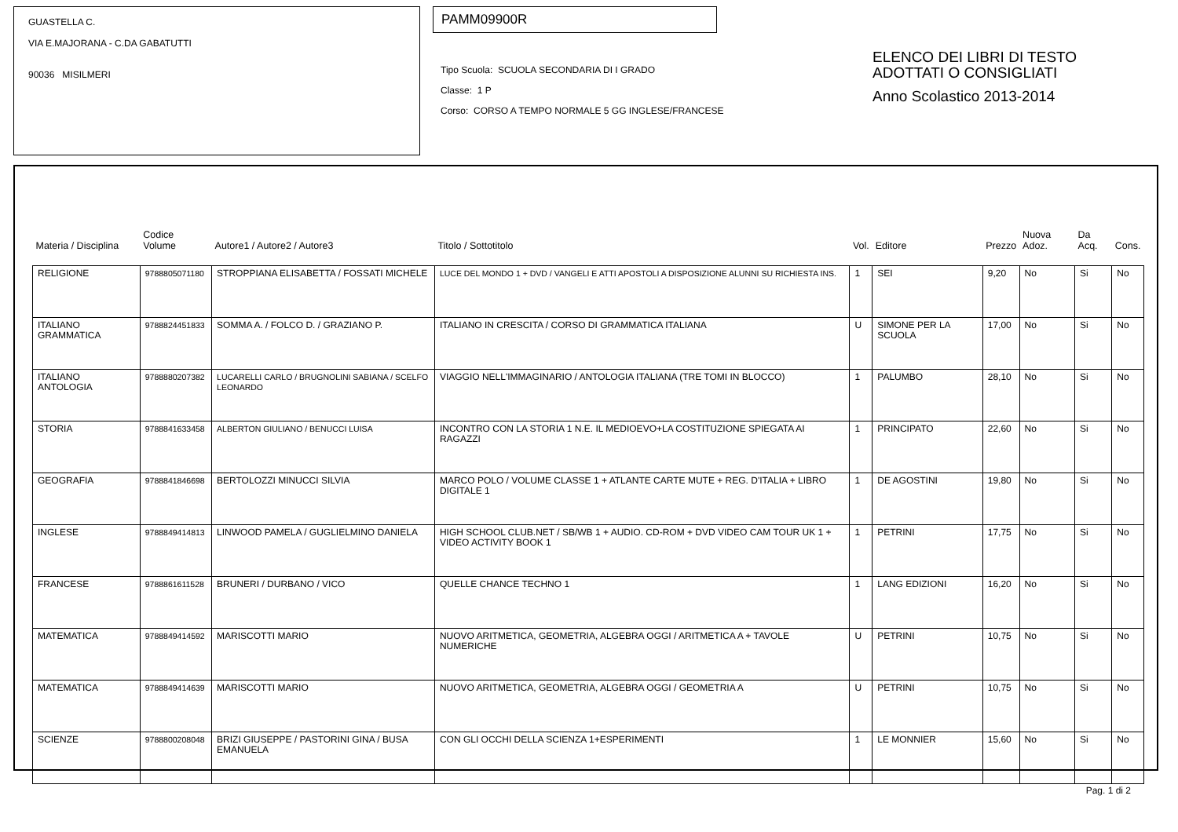GUASTELLA C.
VIA E.MAJORANA - C.DA GABATUTTI
90036 MISILMERI
PAMM09900R
Tipo Scuola: SCUOLA SECONDARIA DI I GRADO
Classe: 1 P
Corso: CORSO A TEMPO NORMALE 5 GG INGLESE/FRANCESE
ELENCO DEI LIBRI DI TESTO
ADOTTATI O CONSIGLIATI
Anno Scolastico 2013-2014
| Materia / Disciplina | Codice Volume | Autore1 / Autore2 / Autore3 | Titolo / Sottotitolo | Vol. | Editore | Prezzo | Nuova Adoz. | Da Acq. | Cons. |
| --- | --- | --- | --- | --- | --- | --- | --- | --- | --- |
| RELIGIONE | 9788805071180 | STROPPIANA ELISABETTA / FOSSATI MICHELE | LUCE DEL MONDO 1 + DVD / VANGELI E ATTI APOSTOLI A DISPOSIZIONE ALUNNI SU RICHIESTA INS. | 1 | SEI | 9,20 | No | Si | No |
| ITALIANO GRAMMATICA | 9788824451833 | SOMMA A. / FOLCO D. / GRAZIANO P. | ITALIANO IN CRESCITA / CORSO DI GRAMMATICA ITALIANA | U | SIMONE PER LA SCUOLA | 17,00 | No | Si | No |
| ITALIANO ANTOLOGIA | 9788880207382 | LUCARELLI CARLO / BRUGNOLINI SABIANA / SCELFO LEONARDO | VIAGGIO NELL'IMMAGINARIO / ANTOLOGIA ITALIANA (TRE TOMI IN BLOCCO) | 1 | PALUMBO | 28,10 | No | Si | No |
| STORIA | 9788841633458 | ALBERTON GIULIANO / BENUCCI LUISA | INCONTRO CON LA STORIA 1 N.E. IL MEDIOEVO+LA COSTITUZIONE SPIEGATA AI RAGAZZI | 1 | PRINCIPATO | 22,60 | No | Si | No |
| GEOGRAFIA | 9788841846698 | BERTOLOZZI MINUCCI SILVIA | MARCO POLO / VOLUME CLASSE 1 + ATLANTE CARTE MUTE + REG. D'ITALIA + LIBRO DIGITALE 1 | 1 | DE AGOSTINI | 19,80 | No | Si | No |
| INGLESE | 9788849414813 | LINWOOD PAMELA / GUGLIELMINO DANIELA | HIGH SCHOOL CLUB.NET / SB/WB 1 + AUDIO. CD-ROM + DVD VIDEO CAM TOUR UK 1 + VIDEO ACTIVITY BOOK 1 | 1 | PETRINI | 17,75 | No | Si | No |
| FRANCESE | 9788861611528 | BRUNERI / DURBANO / VICO | QUELLE CHANCE TECHNO 1 | 1 | LANG EDIZIONI | 16,20 | No | Si | No |
| MATEMATICA | 9788849414592 | MARISCOTTI MARIO | NUOVO ARITMETICA, GEOMETRIA, ALGEBRA OGGI / ARITMETICA A + TAVOLE NUMERICHE | U | PETRINI | 10,75 | No | Si | No |
| MATEMATICA | 9788849414639 | MARISCOTTI MARIO | NUOVO ARITMETICA, GEOMETRIA, ALGEBRA OGGI / GEOMETRIA A | U | PETRINI | 10,75 | No | Si | No |
| SCIENZE | 9788800208048 | BRIZI GIUSEPPE / PASTORINI GINA / BUSA EMANUELA | CON GLI OCCHI DELLA SCIENZA 1+ESPERIMENTI | 1 | LE MONNIER | 15,60 | No | Si | No |
Pag. 1 di 2